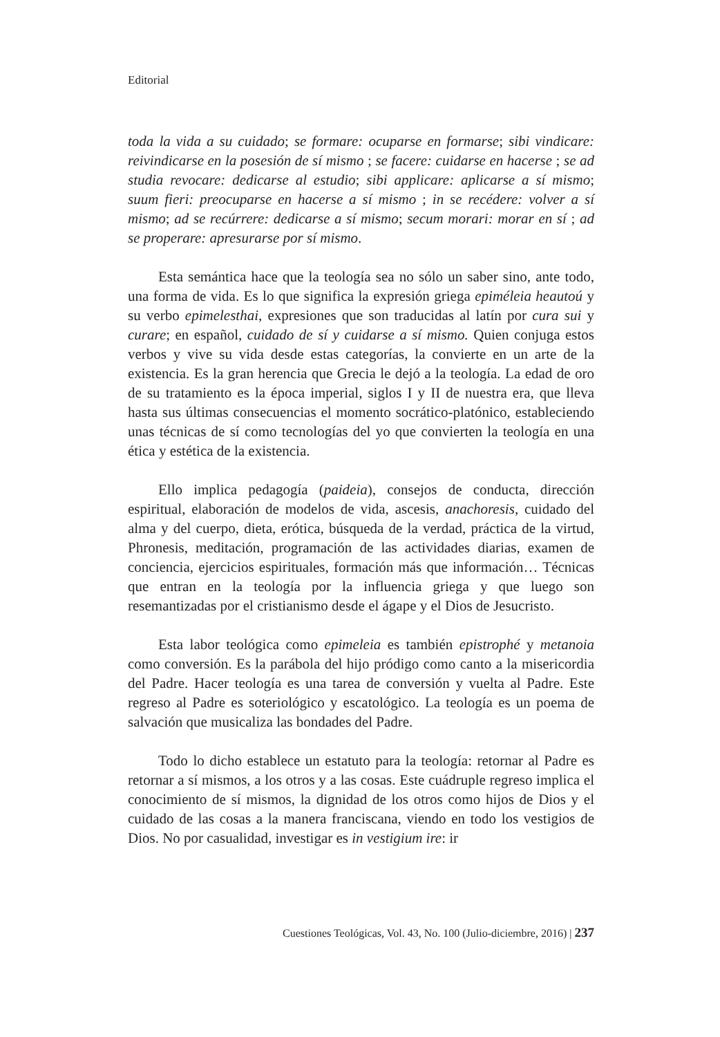Editorial
toda la vida a su cuidado; se formare: ocuparse en formarse; sibi vindicare: reivindicarse en la posesión de sí mismo ; se facere: cuidarse en hacerse ; se ad studia revocare: dedicarse al estudio; sibi applicare: aplicarse a sí mismo; suum fieri: preocuparse en hacerse a sí mismo ; in se recédere: volver a sí mismo; ad se recúrrere: dedicarse a sí mismo; secum morari: morar en sí ; ad se properare: apresurarse por sí mismo.
Esta semántica hace que la teología sea no sólo un saber sino, ante todo, una forma de vida. Es lo que significa la expresión griega epiméleia heautoú y su verbo epimelesthai, expresiones que son traducidas al latín por cura sui y curare; en español, cuidado de sí y cuidarse a sí mismo. Quien conjuga estos verbos y vive su vida desde estas categorías, la convierte en un arte de la existencia. Es la gran herencia que Grecia le dejó a la teología. La edad de oro de su tratamiento es la época imperial, siglos I y II de nuestra era, que lleva hasta sus últimas consecuencias el momento socrático-platónico, estableciendo unas técnicas de sí como tecnologías del yo que convierten la teología en una ética y estética de la existencia.
Ello implica pedagogía (paideia), consejos de conducta, dirección espiritual, elaboración de modelos de vida, ascesis, anachoresis, cuidado del alma y del cuerpo, dieta, erótica, búsqueda de la verdad, práctica de la virtud, Phronesis, meditación, programación de las actividades diarias, examen de conciencia, ejercicios espirituales, formación más que información… Técnicas que entran en la teología por la influencia griega y que luego son resemantizadas por el cristianismo desde el ágape y el Dios de Jesucristo.
Esta labor teológica como epimeleia es también epistrophé y metanoia como conversión. Es la parábola del hijo pródigo como canto a la misericordia del Padre. Hacer teología es una tarea de conversión y vuelta al Padre. Este regreso al Padre es soteriológico y escatológico. La teología es un poema de salvación que musicaliza las bondades del Padre.
Todo lo dicho establece un estatuto para la teología: retornar al Padre es retornar a sí mismos, a los otros y a las cosas. Este cuádruple regreso implica el conocimiento de sí mismos, la dignidad de los otros como hijos de Dios y el cuidado de las cosas a la manera franciscana, viendo en todo los vestigios de Dios. No por casualidad, investigar es in vestigium ire: ir
Cuestiones Teológicas, Vol. 43, No. 100 (Julio-diciembre, 2016) | 237